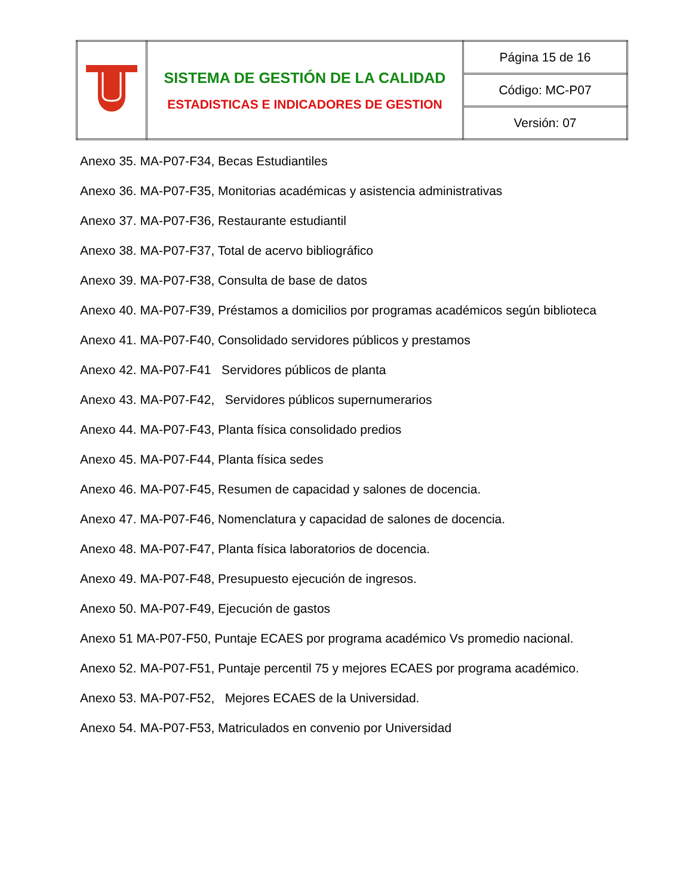| | SISTEMA DE GESTIÓN DE LA CALIDAD ESTADISTICAS E INDICADORES DE GESTION | Página 15 de 16 |
| | | Código: MC-P07 |
| | | Versión: 07 |
Anexo 35. MA-P07-F34, Becas Estudiantiles
Anexo 36. MA-P07-F35, Monitorias académicas y asistencia administrativas
Anexo 37. MA-P07-F36, Restaurante estudiantil
Anexo 38. MA-P07-F37, Total de acervo bibliográfico
Anexo 39. MA-P07-F38, Consulta de base de datos
Anexo 40. MA-P07-F39, Préstamos a domicilios por programas académicos según biblioteca
Anexo 41. MA-P07-F40, Consolidado servidores públicos y prestamos
Anexo 42. MA-P07-F41 Servidores públicos de planta
Anexo 43. MA-P07-F42, Servidores públicos supernumerarios
Anexo 44. MA-P07-F43, Planta física consolidado predios
Anexo 45. MA-P07-F44, Planta física sedes
Anexo 46. MA-P07-F45, Resumen de capacidad y salones de docencia.
Anexo 47. MA-P07-F46, Nomenclatura y capacidad de salones de docencia.
Anexo 48. MA-P07-F47, Planta física laboratorios de docencia.
Anexo 49. MA-P07-F48, Presupuesto ejecución de ingresos.
Anexo 50. MA-P07-F49, Ejecución de gastos
Anexo 51 MA-P07-F50, Puntaje ECAES por programa académico Vs promedio nacional.
Anexo 52. MA-P07-F51, Puntaje percentil 75 y mejores ECAES por programa académico.
Anexo 53. MA-P07-F52, Mejores ECAES de la Universidad.
Anexo 54. MA-P07-F53, Matriculados en convenio por Universidad